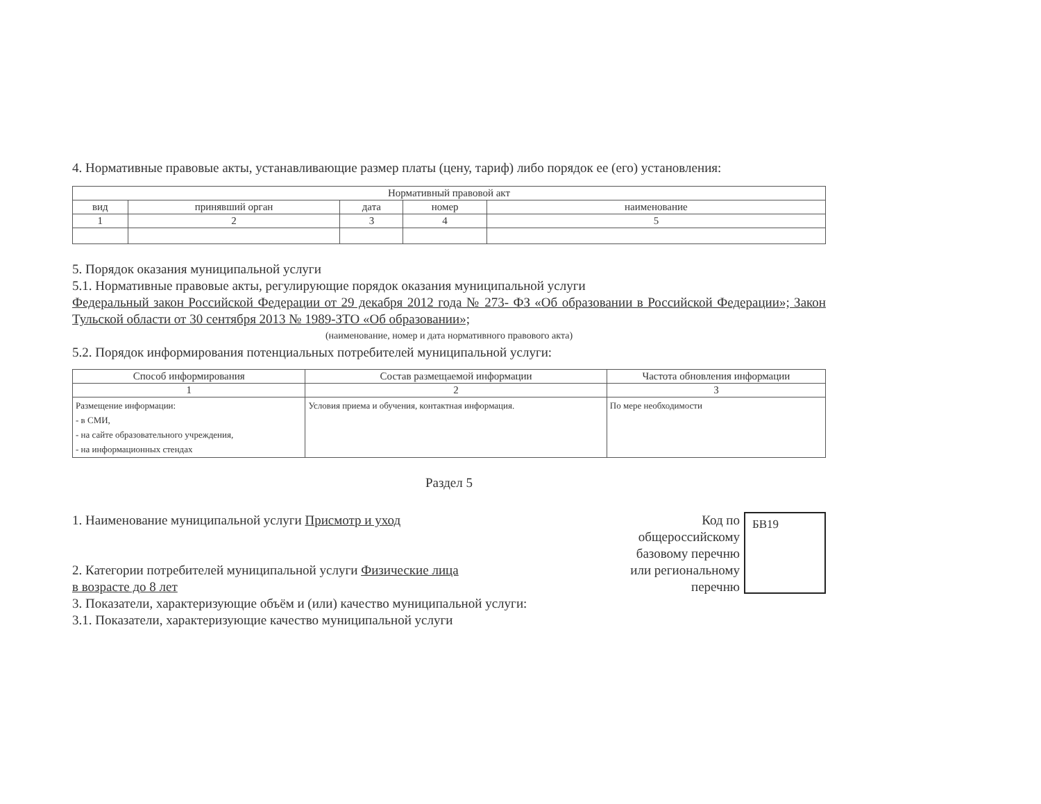4. Нормативные правовые акты, устанавливающие размер платы (цену, тариф) либо порядок ее (его) установления:
| Нормативный правовой акт | | | | |
| --- | --- | --- | --- | --- |
| вид | принявший орган | дата | номер | наименование |
| 1 | 2 | 3 | 4 | 5 |
5. Порядок оказания муниципальной услуги
5.1. Нормативные правовые акты, регулирующие порядок оказания муниципальной услуги
Федеральный закон Российской Федерации от 29 декабря 2012 года № 273- ФЗ «Об образовании в Российской Федерации»; Закон Тульской области от 30 сентября 2013 № 1989-ЗТО «Об образовании»;
(наименование, номер и дата нормативного правового акта)
5.2. Порядок информирования потенциальных потребителей муниципальной услуги:
| Способ информирования | Состав размещаемой информации | Частота обновления информации |
| --- | --- | --- |
| 1 | 2 | 3 |
| Размещение информации: - в СМИ, - на сайте образовательного учреждения, - на информационных стендах | Условия приема и обучения, контактная информация. | По мере необходимости |
Раздел 5
1. Наименование муниципальной услуги Присмотр и уход
2. Категории потребителей муниципальной услуги Физические лица
в возрасте до 8 лет
3. Показатели, характеризующие объём и (или) качество муниципальной услуги:
3.1. Показатели, характеризующие качество муниципальной услуги
Код по
общероссийскому
базовому перечню
или региональному
перечню
БВ19